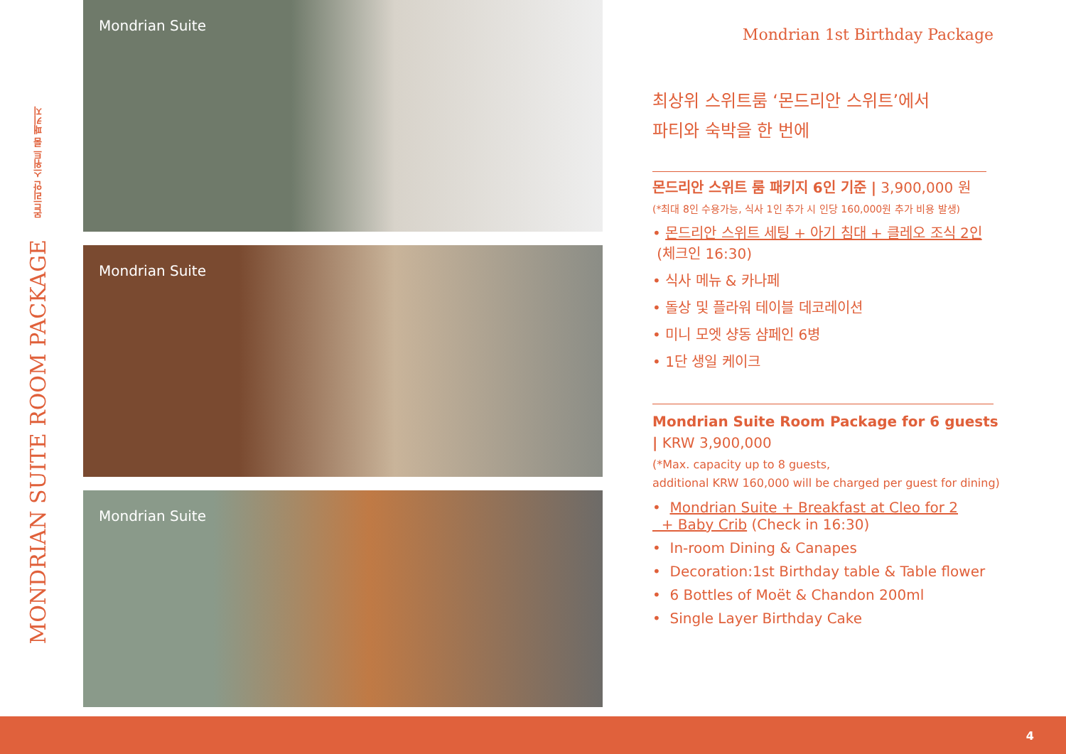몬드리안 스위트 룸 패키지
MONDRIAN SUITE ROOM PACKAGE
Mondrian Suite
Mondrian Suite
Mondrian Suite
Mondrian 1st Birthday Package
최상위 스위트룸 ‘몬드리안 스위트’에서
파티와 숙박을 한 번에
몬드리안 스위트 룸 패키지 6인 기준 | 3,900,000 원
(*최대 8인 수용가능, 식사 1인 추가 시 인당 160,000원 추가 비용 발생)
• 몬드리안 스위트 세팅 + 아기 침대 + 클레오 조식 2인
(체크인 16:30)
• 식사 메뉴 & 카나페
• 돌상 및 플라워 테이블 데코레이션
• 미니 모엣 샹동 샴페인 6병
• 1단 생일 케이크
Mondrian Suite Room Package for 6 guests
| KRW 3,900,000
(*Max. capacity up to 8 guests,
additional KRW 160,000 will be charged per guest for dining)
• Mondrian Suite + Breakfast at Cleo for 2
+ Baby Crib (Check in 16:30)
• In-room Dining & Canapes
• Decoration:1st Birthday table & Table flower
• 6 Bottles of Moët & Chandon 200ml
• Single Layer Birthday Cake
4